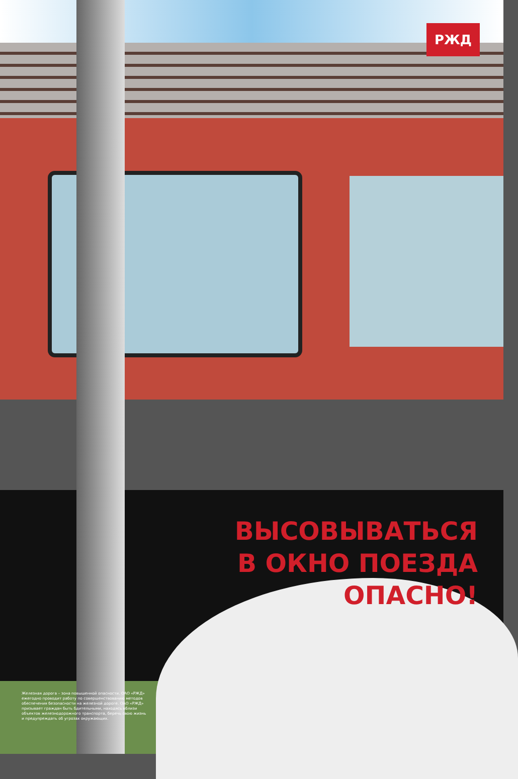РЖД
ВЫСОВЫВАТЬСЯ
В ОКНО ПОЕЗДА
ОПАСНО!
Железная дорога – зона повышенной опасности. ОАО «РЖД» ежегодно проводит работу по совершенствованию методов обеспечения безопасности на железной дороге. ОАО «РЖД» призывает граждан быть бдительными, находясь вблизи объектов железнодорожного транспорта, беречь свою жизнь и предупреждать об угрозах окружающих.